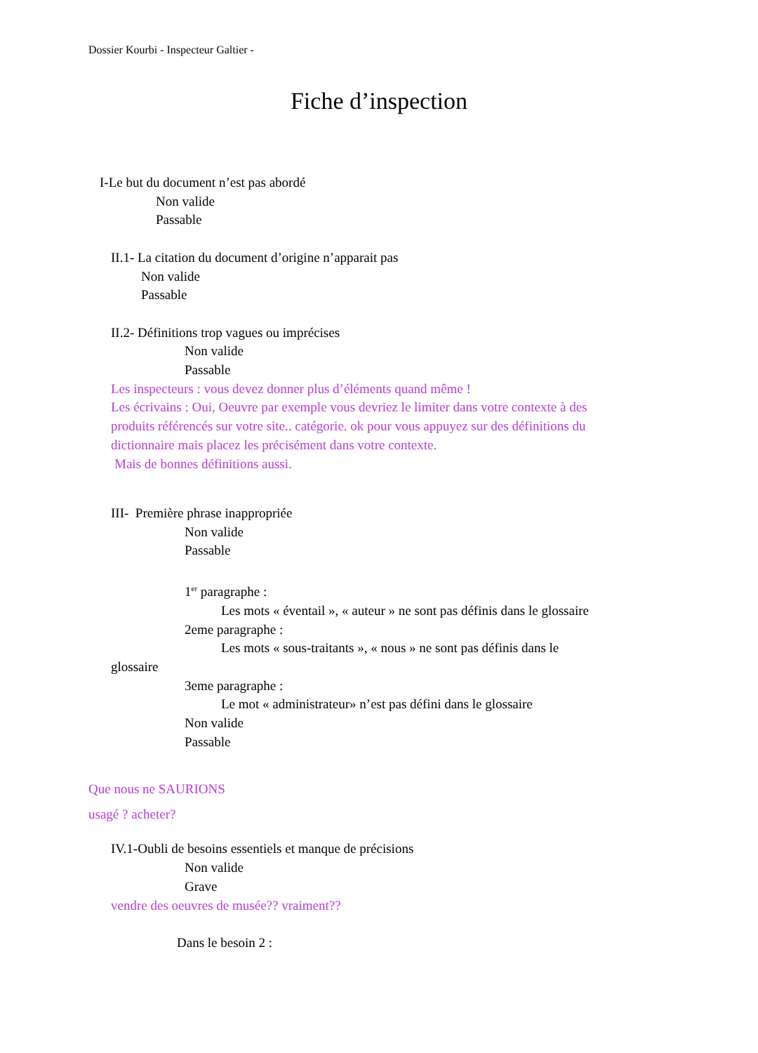Dossier Kourbi - Inspecteur Galtier -
Fiche d’inspection
I-Le but du document n’est pas abordé
Non valide
Passable
II.1- La citation du document d’origine n’apparait pas
Non valide
Passable
II.2- Définitions trop vagues ou imprécises
Non valide
Passable
Les inspecteurs : vous devez donner plus d’éléments quand même !
Les écrivains : Oui, Oeuvre par exemple vous devriez le limiter dans votre contexte à des
produits référencés sur votre site.. catégorie. ok pour vous appuyez sur des définitions du
dictionnaire mais placez les précisément dans votre contexte.
Mais de bonnes définitions aussi.
III- Première phrase inappropriée
Non valide
Passable
1<sup>er</sup> paragraphe :
Les mots « éventail », « auteur » ne sont pas définis dans le glossaire
2eme paragraphe :
Les mots « sous-traitants », « nous » ne sont pas définis dans le
glossaire
3eme paragraphe :
Le mot « administrateur» n’est pas défini dans le glossaire
Non valide
Passable
Que nous ne SAURIONS
usagé ? acheter?
IV.1-Oubli de besoins essentiels et manque de précisions
Non valide
Grave
vendre des oeuvres de musée?? vraiment??
Dans le besoin 2 :